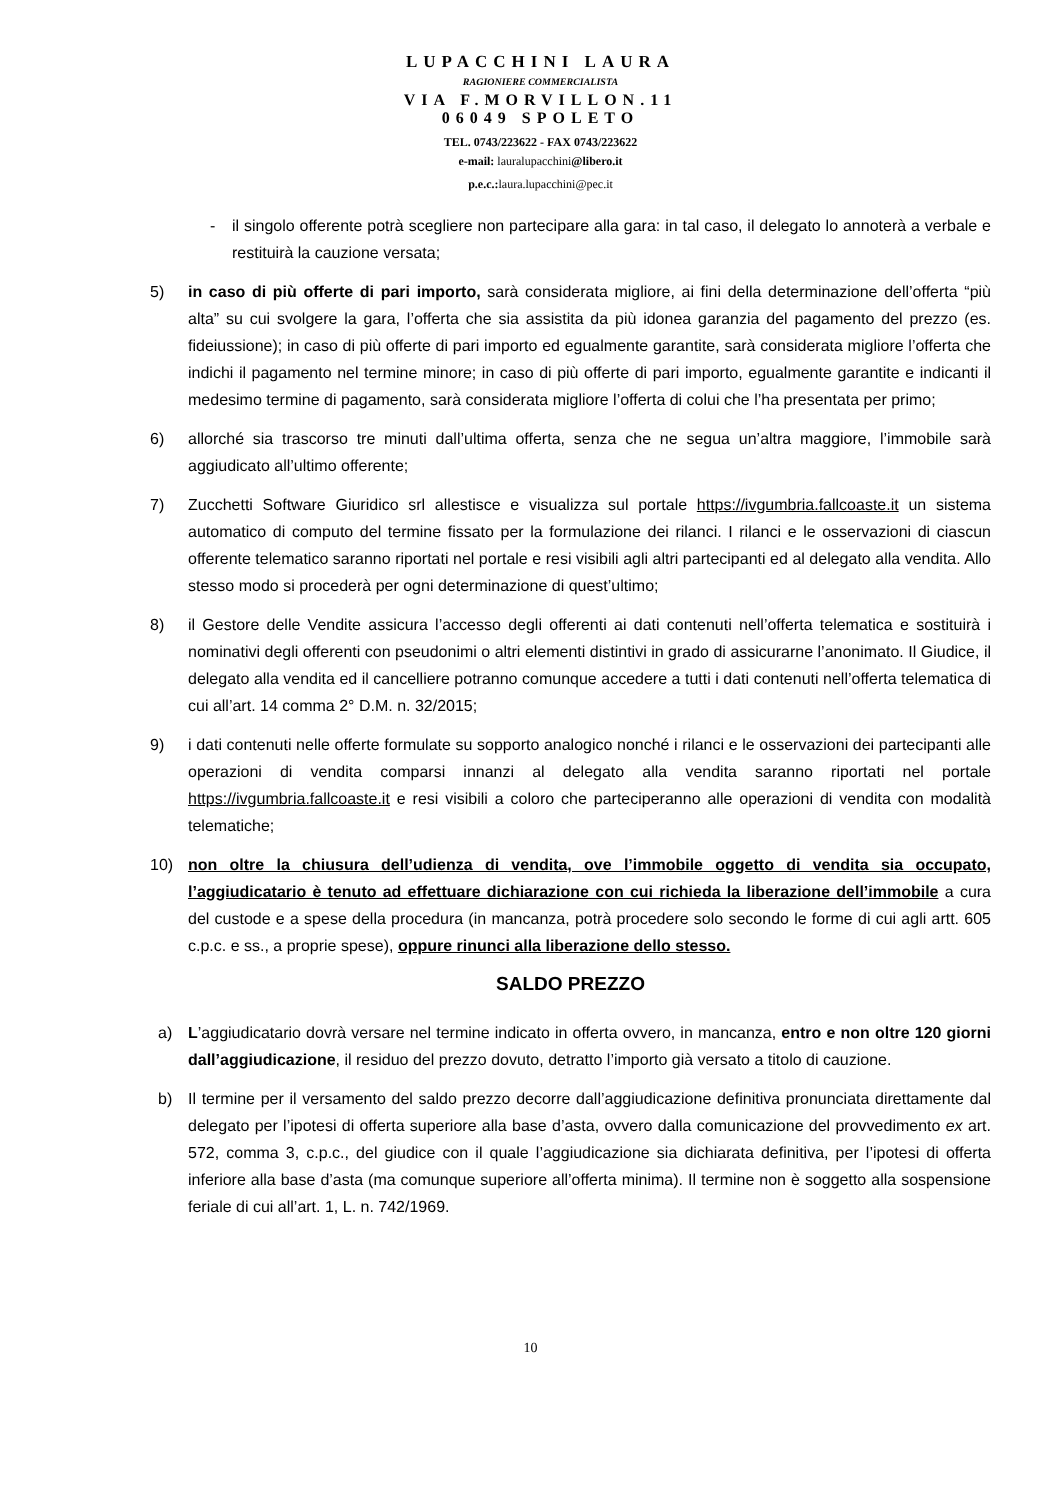LUPACCHINI LAURA
RAGIONIERE COMMERCIALISTA
VIA F.MORVILLON.11
06049 SPOLETO
TEL. 0743/223622 - FAX 0743/223622
e-mail: lauralupacchini@libero.it
p.e.c.: laura.lupacchini@pec.it
- il singolo offerente potrà scegliere non partecipare alla gara: in tal caso, il delegato lo annoterà a verbale e restituirà la cauzione versata;
5) in caso di più offerte di pari importo, sarà considerata migliore, ai fini della determinazione dell’offerta “più alta” su cui svolgere la gara, l’offerta che sia assistita da più idonea garanzia del pagamento del prezzo (es. fideiussione); in caso di più offerte di pari importo ed egualmente garantite, sarà considerata migliore l’offerta che indichi il pagamento nel termine minore; in caso di più offerte di pari importo, egualmente garantite e indicanti il medesimo termine di pagamento, sarà considerata migliore l’offerta di colui che l’ha presentata per primo;
6) allorché sia trascorso tre minuti dall’ultima offerta, senza che ne segua un’altra maggiore, l’immobile sarà aggiudicato all’ultimo offerente;
7) Zucchetti Software Giuridico srl allestisce e visualizza sul portale https://ivgumbria.fallcoaste.it un sistema automatico di computo del termine fissato per la formulazione dei rilanci. I rilanci e le osservazioni di ciascun offerente telematico saranno riportati nel portale e resi visibili agli altri partecipanti ed al delegato alla vendita. Allo stesso modo si procederà per ogni determinazione di quest’ultimo;
8) il Gestore delle Vendite assicura l’accesso degli offerenti ai dati contenuti nell’offerta telematica e sostituirà i nominativi degli offerenti con pseudonimi o altri elementi distintivi in grado di assicurarne l’anonimato. Il Giudice, il delegato alla vendita ed il cancelliere potranno comunque accedere a tutti i dati contenuti nell’offerta telematica di cui all’art. 14 comma 2° D.M. n. 32/2015;
9) i dati contenuti nelle offerte formulate su sopporto analogico nonché i rilanci e le osservazioni dei partecipanti alle operazioni di vendita comparsi innanzi al delegato alla vendita saranno riportati nel portale https://ivgumbria.fallcoaste.it e resi visibili a coloro che parteciperanno alle operazioni di vendita con modalità telematiche;
10) non oltre la chiusura dell’udienza di vendita, ove l’immobile oggetto di vendita sia occupato, l’aggiudicatario è tenuto ad effettuare dichiarazione con cui richieda la liberazione dell’immobile a cura del custode e a spese della procedura (in mancanza, potrà procedere solo secondo le forme di cui agli artt. 605 c.p.c. e ss., a proprie spese), oppure rinunci alla liberazione dello stesso.
SALDO PREZZO
a) L’aggiudicatario dovrà versare nel termine indicato in offerta ovvero, in mancanza, entro e non oltre 120 giorni dall’aggiudicazione, il residuo del prezzo dovuto, detratto l’importo già versato a titolo di cauzione.
b) Il termine per il versamento del saldo prezzo decorre dall’aggiudicazione definitiva pronunciata direttamente dal delegato per l’ipotesi di offerta superiore alla base d’asta, ovvero dalla comunicazione del provvedimento ex art. 572, comma 3, c.p.c., del giudice con il quale l’aggiudicazione sia dichiarata definitiva, per l’ipotesi di offerta inferiore alla base d’asta (ma comunque superiore all’offerta minima). Il termine non è soggetto alla sospensione feriale di cui all’art. 1, L. n. 742/1969.
10